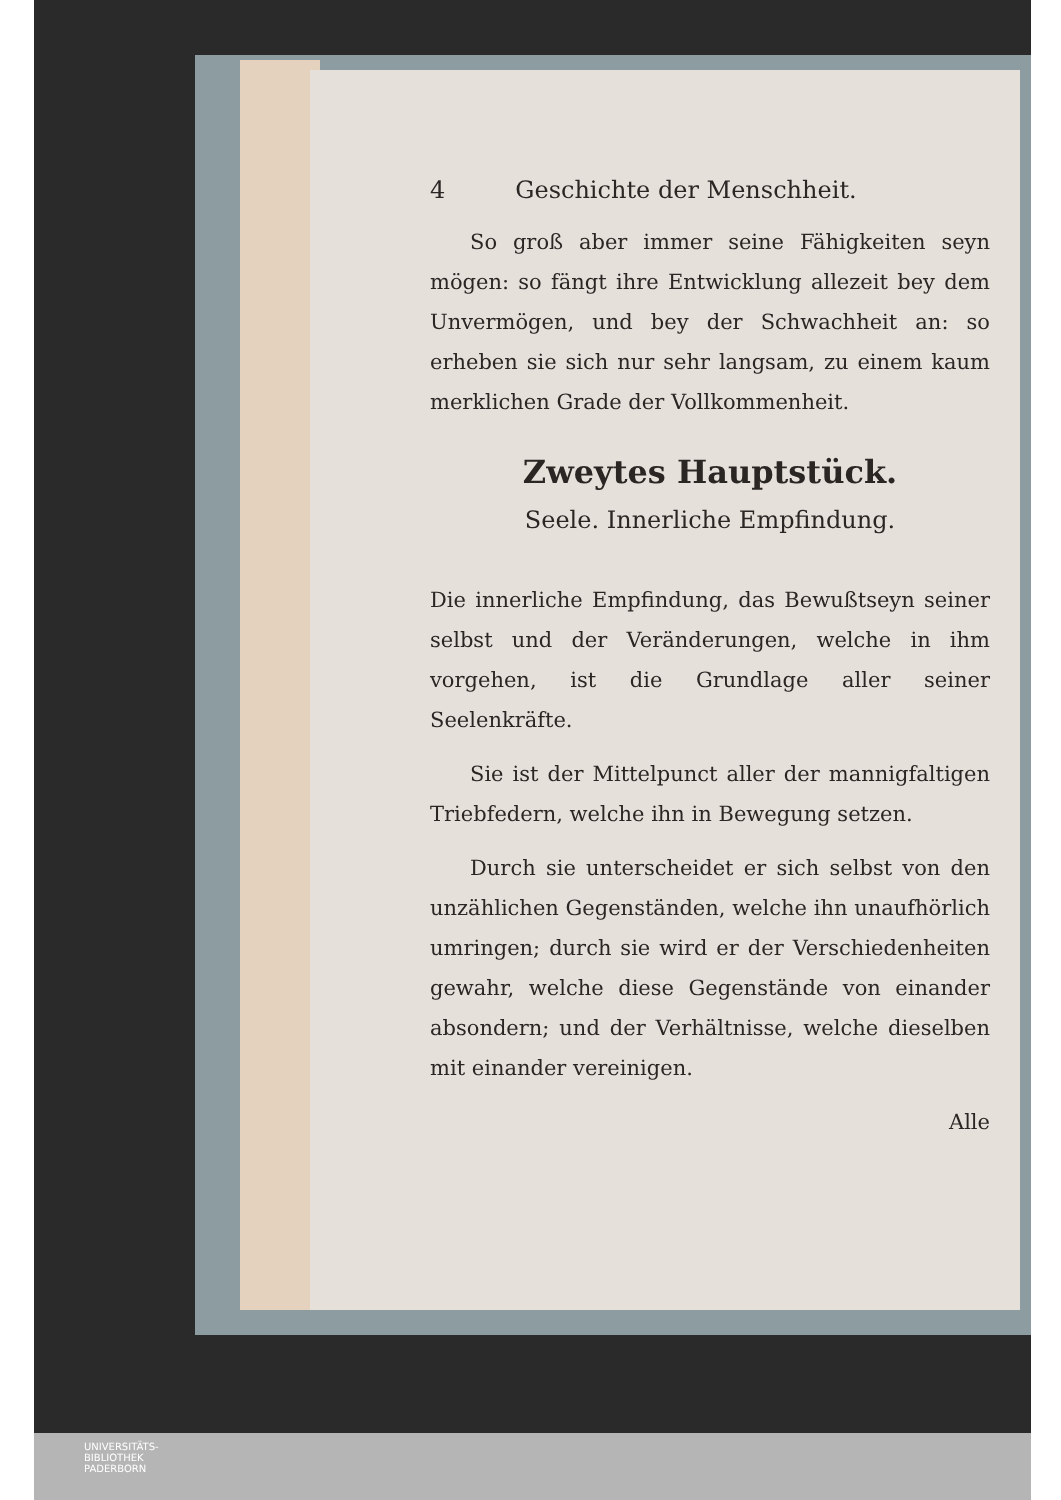4 Geschichte der Menschheit.
So groß aber immer seine Fähigkeiten seyn mögen: so fängt ihre Entwicklung allezeit bey dem Unvermögen, und bey der Schwachheit an: so erheben sie sich nur sehr langsam, zu einem kaum merklichen Grade der Vollkommenheit.
Zweytes Hauptstück.
Seele. Innerliche Empfindung.
Die innerliche Empfindung, das Bewußtseyn seiner selbst und der Veränderungen, welche in ihm vorgehen, ist die Grundlage aller seiner Seelenkräfte.
Sie ist der Mittelpunct aller der mannigfaltigen Triebfedern, welche ihn in Bewegung setzen.
Durch sie unterscheidet er sich selbst von den unzählichen Gegenständen, welche ihn unaufhörlich umringen; durch sie wird er der Verschiedenheiten gewahr, welche diese Gegenstände von einander absondern; und der Verhältnisse, welche dieselben mit einander vereinigen.
Alle
UNIVERSITÄTS-
BIBLIOTHEK
PADERBORN